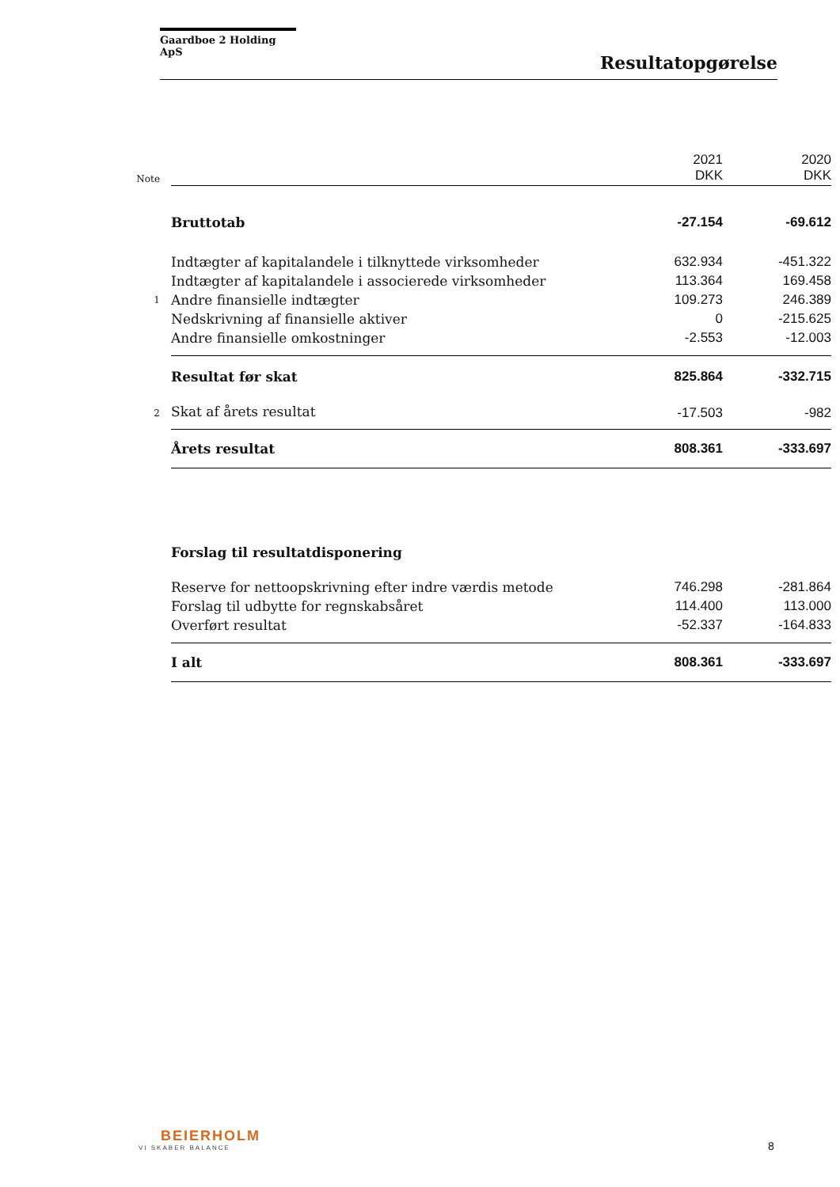Gaardboe 2 Holding ApS
Resultatopgørelse
| Note | | 2021 DKK | 2020 DKK |
| | Bruttotab | -27.154 | -69.612 |
| | Indtægter af kapitalandele i tilknyttede virksomheder | 632.934 | -451.322 |
| | Indtægter af kapitalandele i associerede virksomheder | 113.364 | 169.458 |
| 1 | Andre finansielle indtægter | 109.273 | 246.389 |
| | Nedskrivning af finansielle aktiver | 0 | -215.625 |
| | Andre finansielle omkostninger | -2.553 | -12.003 |
| | Resultat før skat | 825.864 | -332.715 |
| 2 | Skat af årets resultat | -17.503 | -982 |
| | Årets resultat | 808.361 | -333.697 |
| | Forslag til resultatdisponering | | |
| | Reserve for nettoopskrivning efter indre værdis metode | 746.298 | -281.864 |
| | Forslag til udbytte for regnskabsåret | 114.400 | 113.000 |
| | Overført resultat | -52.337 | -164.833 |
| | I alt | 808.361 | -333.697 |
BEIERHOLM
VI SKABER BALANCE
8